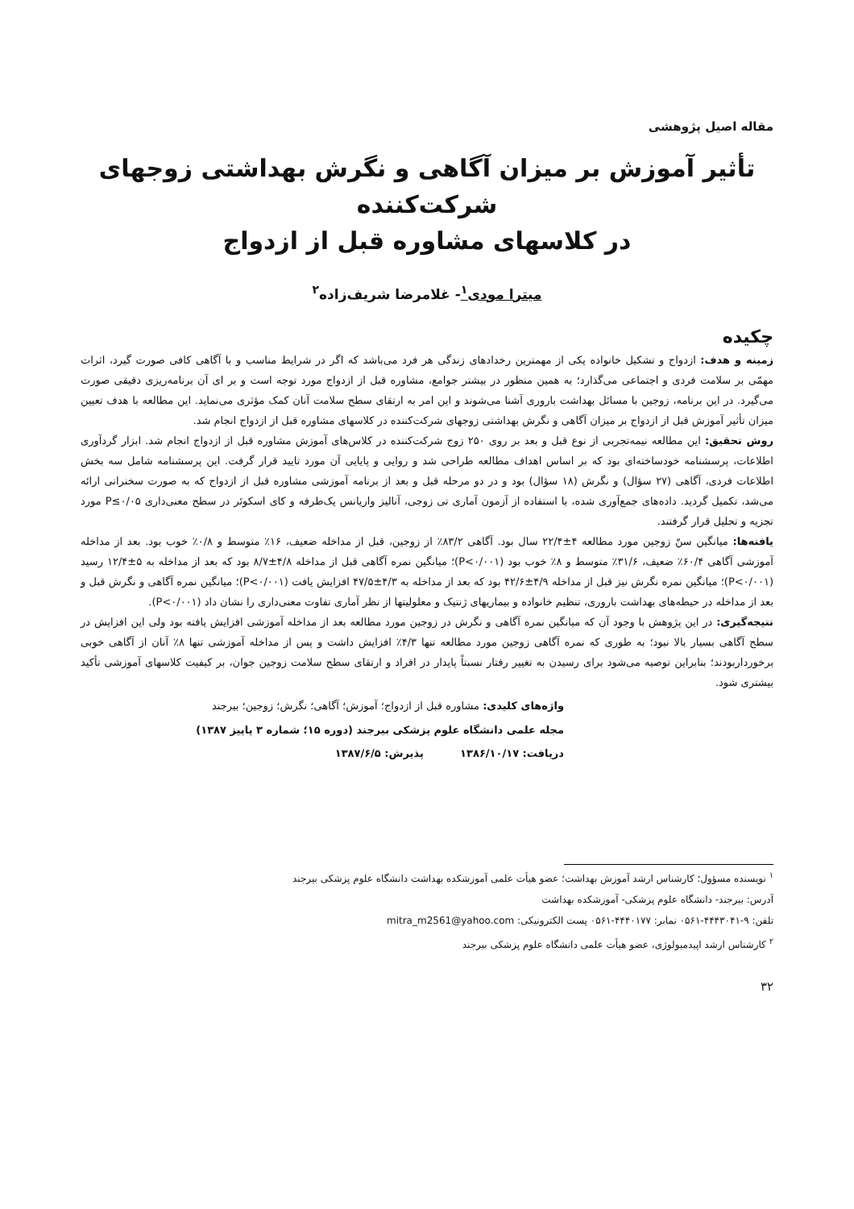مقاله اصیل پژوهشی
تأثیر آموزش بر میزان آگاهی و نگرش بهداشتی زوجهای شرکت‌کننده
در کلاسهای مشاوره قبل از ازدواج
میترا مودی<sup>۱</sup>- غلامرضا شریف‌زاده<sup>۲</sup>
چکیده
زمینه و هدف: ازدواج و تشکیل خانواده یکی از مهمترین رخدادهای زندگی هر فرد می‌باشد که اگر در شرایط مناسب و با آگاهی کافی صورت گیرد، اثرات مهمّی بر سلامت فردی و اجتماعی می‌گذارد؛ به همین منظور در بیشتر جوامع، مشاوره قبل از ازدواج مورد توجه است و بر ای آن برنامه‌ریزی دقیقی صورت می‌گیرد. در این برنامه، زوجین با مسائل بهداشت باروری آشنا می‌شوند و این امر به ارتقای سطح سلامت آنان کمک مؤثری می‌نماید. این مطالعه با هدف تعیین میزان تأثیر آموزش قبل از ازدواج بر میزان آگاهی و نگرش بهداشتی زوجهای شرکت‌کننده در کلاسهای مشاوره قبل از ازدواج انجام شد.
روش تحقیق: این مطالعه نیمه‌تجربی از نوع قبل و بعد بر روی ۲۵۰ زوج شرکت‌کننده در کلاس‌های آموزش مشاوره قبل از ازدواج انجام شد. ابزار گردآوری اطلاعات، پرسشنامه خودساخته‌ای بود که بر اساس اهداف مطالعه طراحی شد و روایی و پایایی آن مورد تایید قرار گرفت. این پرسشنامه شامل سه بخش اطلاعات فردی، آگاهی (۲۷ سؤال) و نگرش (۱۸ سؤال) بود و در دو مرحله قبل و بعد از برنامه آموزشی مشاوره قبل از ازدواج که به صورت سخنرانی ارائه می‌شد، تکمیل گردید. داده‌های جمع‌آوری شده، با استفاده از آزمون آماری تی زوجی، آنالیز واریانس یک‌طرفه و کای اسکوئر در سطح معنی‌داری P≤۰/۰۵ مورد تجزیه و تحلیل قرار گرفتند.
یافته‌ها: میانگین سنّ زوجین مورد مطالعه ۴±۲۲/۴ سال بود. آگاهی ۸۳/۲٪ از زوجین، قبل از مداخله ضعیف، ۱۶٪ متوسط و ۰/۸٪ خوب بود. بعد از مداخله آموزشی آگاهی ۶۰/۴٪ ضعیف، ۳۱/۶٪ متوسط و ۸٪ خوب بود (P<۰/۰۰۱)؛ میانگین نمره آگاهی قبل از مداخله ۴/۸±۸/۷ بود که بعد از مداخله به ۵±۱۲/۴ رسید (P<۰/۰۰۱)؛ میانگین نمره نگرش نیز قبل از مداخله ۴/۹±۴۲/۶ بود که بعد از مداخله به ۴/۳±۴۷/۵ افزایش یافت (P<۰/۰۰۱)؛ میانگین نمره آگاهی و نگرش قبل و بعد از مداخله در حیطه‌های بهداشت باروری، تنظیم خانواده و بیماریهای ژنتیک و معلولیتها از نظر آماری تفاوت معنی‌داری را نشان داد (P<۰/۰۰۱).
نتیجه‌گیری: در این پژوهش با وجود آن که میانگین نمره آگاهی و نگرش در زوجین مورد مطالعه بعد از مداخله آموزشی افزایش یافته بود ولی این افزایش در سطح آگاهی بسیار بالا نبود؛ به طوری که نمره آگاهی زوجین مورد مطالعه تنها ۴/۳٪ افزایش داشت و پس از مداخله آموزشی تنها ۸٪ آنان از آگاهی خوبی برخورداربودند؛ بنابراین توصیه می‌شود برای رسیدن به تغییر رفتار نسبتاً پایدار در افراد و ارتقای سطح سلامت زوجین جوان، بر کیفیت کلاسهای آموزشی تأکید بیشتری شود.
واژه‌های کلیدی: مشاوره قبل از ازدواج؛ آموزش؛ آگاهی؛ نگرش؛ زوجین؛ بیرجند
مجله علمی دانشگاه علوم پزشکی بیرجند (دوره ۱۵؛ شماره ۳ پاییز ۱۳۸۷)
دریافت: ۱۳۸۶/۱۰/۱۷ پذیرش: ۱۳۸۷/۶/۵
<sup>۱</sup> نویسنده مسؤول؛ کارشناس ارشد آموزش بهداشت؛ عضو هیأت علمی آموزشکده بهداشت دانشگاه علوم پزشکی بیرجند
آدرس: بیرجند- دانشگاه علوم پزشکی- آموزشکده بهداشت
تلفن: ۹-۴۴۴۳۰۴۱-۰۵۶۱ نمابر: ۴۴۴۰۱۷۷-۰۵۶۱ پست الکترونیکی: mitra_m2561@yahoo.com
<sup>۲</sup> کارشناس ارشد اپیدمیولوژی، عضو هیأت علمی دانشگاه علوم پزشکی بیرجند
۳۲